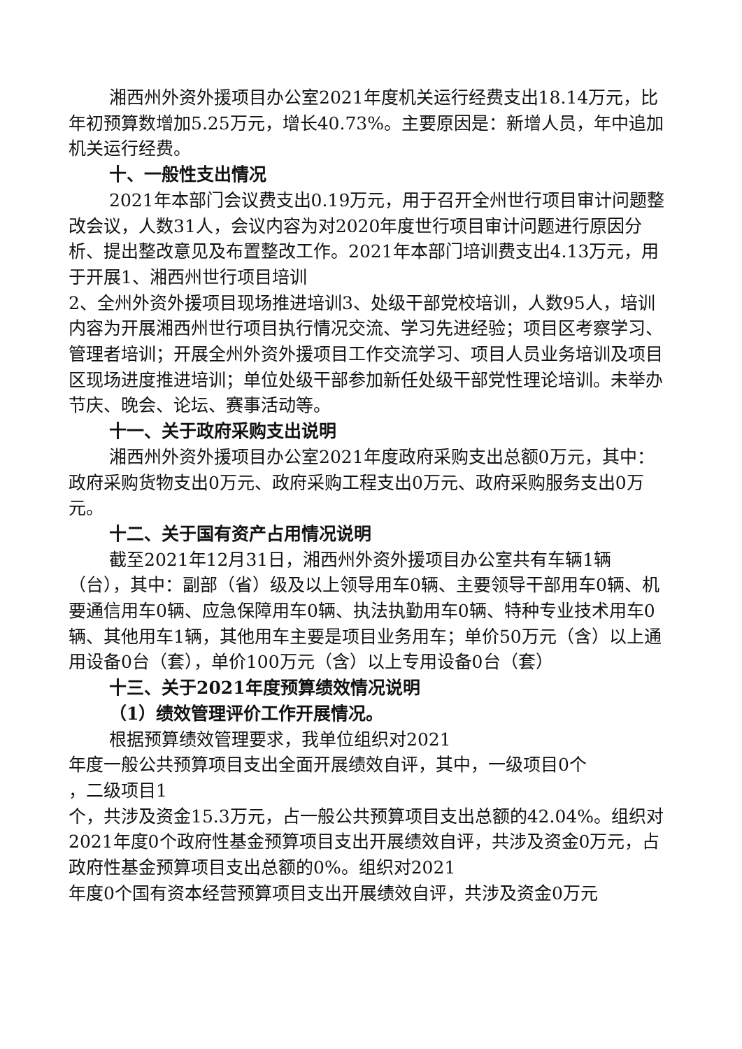湘西州外资外援项目办公室2021年度机关运行经费支出18.14万元，比年初预算数增加5.25万元，增长40.73%。主要原因是：新增人员，年中追加机关运行经费。
十、一般性支出情况
2021年本部门会议费支出0.19万元，用于召开全州世行项目审计问题整改会议，人数31人，会议内容为对2020年度世行项目审计问题进行原因分析、提出整改意见及布置整改工作。2021年本部门培训费支出4.13万元，用于开展1、湘西州世行项目培训
2、全州外资外援项目现场推进培训3、处级干部党校培训，人数95人，培训内容为开展湘西州世行项目执行情况交流、学习先进经验；项目区考察学习、管理者培训；开展全州外资外援项目工作交流学习、项目人员业务培训及项目区现场进度推进培训；单位处级干部参加新任处级干部党性理论培训。未举办节庆、晚会、论坛、赛事活动等。
十一、关于政府采购支出说明
湘西州外资外援项目办公室2021年度政府采购支出总额0万元，其中：政府采购货物支出0万元、政府采购工程支出0万元、政府采购服务支出0万元。
十二、关于国有资产占用情况说明
截至2021年12月31日，湘西州外资外援项目办公室共有车辆1辆（台），其中：副部（省）级及以上领导用车0辆、主要领导干部用车0辆、机要通信用车0辆、应急保障用车0辆、执法执勤用车0辆、特种专业技术用车0辆、其他用车1辆，其他用车主要是项目业务用车；单价50万元（含）以上通用设备0台（套），单价100万元（含）以上专用设备0台（套）
十三、关于2021年度预算绩效情况说明
（1）绩效管理评价工作开展情况。
根据预算绩效管理要求，我单位组织对2021
年度一般公共预算项目支出全面开展绩效自评，其中，一级项目0个
，二级项目1
个，共涉及资金15.3万元，占一般公共预算项目支出总额的42.04%。组织对2021年度0个政府性基金预算项目支出开展绩效自评，共涉及资金0万元，占政府性基金预算项目支出总额的0%。组织对2021
年度0个国有资本经营预算项目支出开展绩效自评，共涉及资金0万元